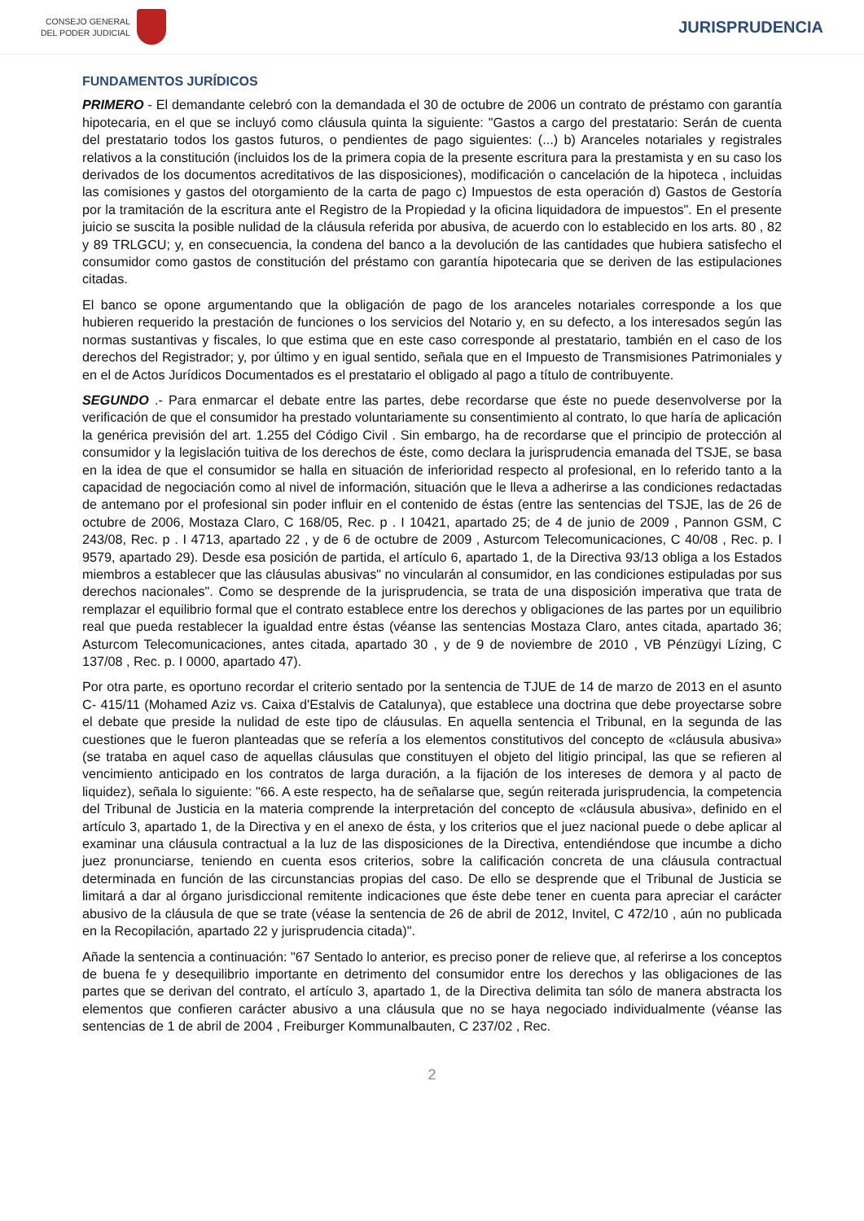CONSEJO GENERAL
DEL PODER JUDICIAL
JURISPRUDENCIA
FUNDAMENTOS JURÍDICOS
PRIMERO - El demandante celebró con la demandada el 30 de octubre de 2006 un contrato de préstamo con garantía hipotecaria, en el que se incluyó como cláusula quinta la siguiente: "Gastos a cargo del prestatario: Serán de cuenta del prestatario todos los gastos futuros, o pendientes de pago siguientes: (...) b) Aranceles notariales y registrales relativos a la constitución (incluidos los de la primera copia de la presente escritura para la prestamista y en su caso los derivados de los documentos acreditativos de las disposiciones), modificación o cancelación de la hipoteca , incluidas las comisiones y gastos del otorgamiento de la carta de pago c) Impuestos de esta operación d) Gastos de Gestoría por la tramitación de la escritura ante el Registro de la Propiedad y la oficina liquidadora de impuestos". En el presente juicio se suscita la posible nulidad de la cláusula referida por abusiva, de acuerdo con lo establecido en los arts. 80 , 82 y 89 TRLGCU; y, en consecuencia, la condena del banco a la devolución de las cantidades que hubiera satisfecho el consumidor como gastos de constitución del préstamo con garantía hipotecaria que se deriven de las estipulaciones citadas.
El banco se opone argumentando que la obligación de pago de los aranceles notariales corresponde a los que hubieren requerido la prestación de funciones o los servicios del Notario y, en su defecto, a los interesados según las normas sustantivas y fiscales, lo que estima que en este caso corresponde al prestatario, también en el caso de los derechos del Registrador; y, por último y en igual sentido, señala que en el Impuesto de Transmisiones Patrimoniales y en el de Actos Jurídicos Documentados es el prestatario el obligado al pago a título de contribuyente.
SEGUNDO .- Para enmarcar el debate entre las partes, debe recordarse que éste no puede desenvolverse por la verificación de que el consumidor ha prestado voluntariamente su consentimiento al contrato, lo que haría de aplicación la genérica previsión del art. 1.255 del Código Civil . Sin embargo, ha de recordarse que el principio de protección al consumidor y la legislación tuitiva de los derechos de éste, como declara la jurisprudencia emanada del TSJE, se basa en la idea de que el consumidor se halla en situación de inferioridad respecto al profesional, en lo referido tanto a la capacidad de negociación como al nivel de información, situación que le lleva a adherirse a las condiciones redactadas de antemano por el profesional sin poder influir en el contenido de éstas (entre las sentencias del TSJE, las de 26 de octubre de 2006, Mostaza Claro, C 168/05, Rec. p . I 10421, apartado 25; de 4 de junio de 2009 , Pannon GSM, C 243/08, Rec. p . I 4713, apartado 22 , y de 6 de octubre de 2009 , Asturcom Telecomunicaciones, C 40/08 , Rec. p. I 9579, apartado 29). Desde esa posición de partida, el artículo 6, apartado 1, de la Directiva 93/13 obliga a los Estados miembros a establecer que las cláusulas abusivas" no vincularán al consumidor, en las condiciones estipuladas por sus derechos nacionales". Como se desprende de la jurisprudencia, se trata de una disposición imperativa que trata de remplazar el equilibrio formal que el contrato establece entre los derechos y obligaciones de las partes por un equilibrio real que pueda restablecer la igualdad entre éstas (véanse las sentencias Mostaza Claro, antes citada, apartado 36; Asturcom Telecomunicaciones, antes citada, apartado 30 , y de 9 de noviembre de 2010 , VB Pénzügyi Lízing, C 137/08 , Rec. p. I 0000, apartado 47).
Por otra parte, es oportuno recordar el criterio sentado por la sentencia de TJUE de 14 de marzo de 2013 en el asunto C- 415/11 (Mohamed Aziz vs. Caixa d'Estalvis de Catalunya), que establece una doctrina que debe proyectarse sobre el debate que preside la nulidad de este tipo de cláusulas. En aquella sentencia el Tribunal, en la segunda de las cuestiones que le fueron planteadas que se refería a los elementos constitutivos del concepto de «cláusula abusiva» (se trataba en aquel caso de aquellas cláusulas que constituyen el objeto del litigio principal, las que se refieren al vencimiento anticipado en los contratos de larga duración, a la fijación de los intereses de demora y al pacto de liquidez), señala lo siguiente: "66. A este respecto, ha de señalarse que, según reiterada jurisprudencia, la competencia del Tribunal de Justicia en la materia comprende la interpretación del concepto de «cláusula abusiva», definido en el artículo 3, apartado 1, de la Directiva y en el anexo de ésta, y los criterios que el juez nacional puede o debe aplicar al examinar una cláusula contractual a la luz de las disposiciones de la Directiva, entendiéndose que incumbe a dicho juez pronunciarse, teniendo en cuenta esos criterios, sobre la calificación concreta de una cláusula contractual determinada en función de las circunstancias propias del caso. De ello se desprende que el Tribunal de Justicia se limitará a dar al órgano jurisdiccional remitente indicaciones que éste debe tener en cuenta para apreciar el carácter abusivo de la cláusula de que se trate (véase la sentencia de 26 de abril de 2012, Invitel, C 472/10 , aún no publicada en la Recopilación, apartado 22 y jurisprudencia citada)".
Añade la sentencia a continuación: "67 Sentado lo anterior, es preciso poner de relieve que, al referirse a los conceptos de buena fe y desequilibrio importante en detrimento del consumidor entre los derechos y las obligaciones de las partes que se derivan del contrato, el artículo 3, apartado 1, de la Directiva delimita tan sólo de manera abstracta los elementos que confieren carácter abusivo a una cláusula que no se haya negociado individualmente (véanse las sentencias de 1 de abril de 2004 , Freiburger Kommunalbauten, C 237/02 , Rec.
2